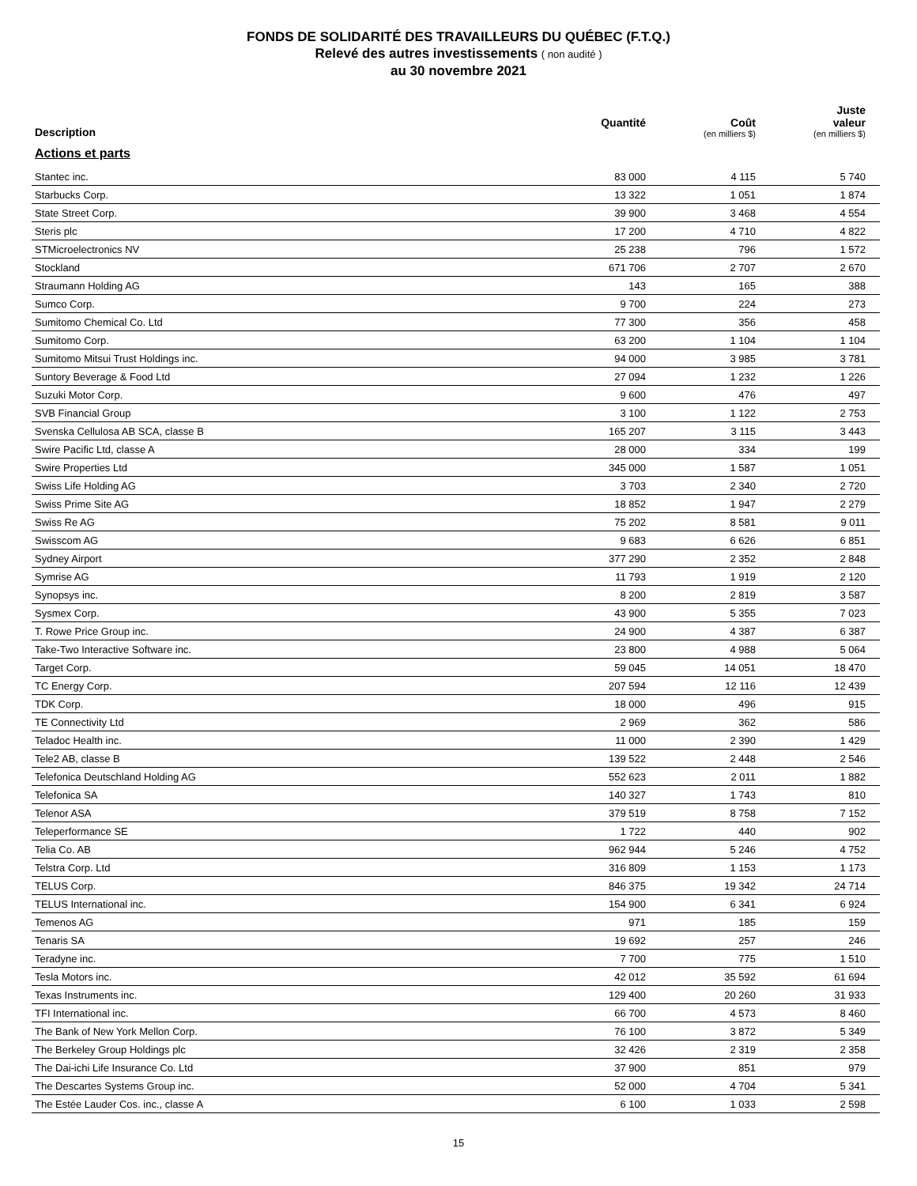FONDS DE SOLIDARITÉ DES TRAVAILLEURS DU QUÉBEC (F.T.Q.)
Relevé des autres investissements ( non audité )
au 30 novembre 2021
| Description | Quantité | Coût (en milliers $) | Juste valeur (en milliers $) |
| --- | --- | --- | --- |
| Actions et parts | | | |
| Stantec inc. | 83 000 | 4 115 | 5 740 |
| Starbucks Corp. | 13 322 | 1 051 | 1 874 |
| State Street Corp. | 39 900 | 3 468 | 4 554 |
| Steris plc | 17 200 | 4 710 | 4 822 |
| STMicroelectronics NV | 25 238 | 796 | 1 572 |
| Stockland | 671 706 | 2 707 | 2 670 |
| Straumann Holding AG | 143 | 165 | 388 |
| Sumco Corp. | 9 700 | 224 | 273 |
| Sumitomo Chemical Co. Ltd | 77 300 | 356 | 458 |
| Sumitomo Corp. | 63 200 | 1 104 | 1 104 |
| Sumitomo Mitsui Trust Holdings inc. | 94 000 | 3 985 | 3 781 |
| Suntory Beverage & Food Ltd | 27 094 | 1 232 | 1 226 |
| Suzuki Motor Corp. | 9 600 | 476 | 497 |
| SVB Financial Group | 3 100 | 1 122 | 2 753 |
| Svenska Cellulosa AB SCA, classe B | 165 207 | 3 115 | 3 443 |
| Swire Pacific Ltd, classe A | 28 000 | 334 | 199 |
| Swire Properties Ltd | 345 000 | 1 587 | 1 051 |
| Swiss Life Holding AG | 3 703 | 2 340 | 2 720 |
| Swiss Prime Site AG | 18 852 | 1 947 | 2 279 |
| Swiss Re AG | 75 202 | 8 581 | 9 011 |
| Swisscom AG | 9 683 | 6 626 | 6 851 |
| Sydney Airport | 377 290 | 2 352 | 2 848 |
| Symrise AG | 11 793 | 1 919 | 2 120 |
| Synopsys inc. | 8 200 | 2 819 | 3 587 |
| Sysmex Corp. | 43 900 | 5 355 | 7 023 |
| T. Rowe Price Group inc. | 24 900 | 4 387 | 6 387 |
| Take-Two Interactive Software inc. | 23 800 | 4 988 | 5 064 |
| Target Corp. | 59 045 | 14 051 | 18 470 |
| TC Energy Corp. | 207 594 | 12 116 | 12 439 |
| TDK Corp. | 18 000 | 496 | 915 |
| TE Connectivity Ltd | 2 969 | 362 | 586 |
| Teladoc Health inc. | 11 000 | 2 390 | 1 429 |
| Tele2 AB, classe B | 139 522 | 2 448 | 2 546 |
| Telefonica Deutschland Holding AG | 552 623 | 2 011 | 1 882 |
| Telefonica SA | 140 327 | 1 743 | 810 |
| Telenor ASA | 379 519 | 8 758 | 7 152 |
| Teleperformance SE | 1 722 | 440 | 902 |
| Telia Co. AB | 962 944 | 5 246 | 4 752 |
| Telstra Corp. Ltd | 316 809 | 1 153 | 1 173 |
| TELUS Corp. | 846 375 | 19 342 | 24 714 |
| TELUS International inc. | 154 900 | 6 341 | 6 924 |
| Temenos AG | 971 | 185 | 159 |
| Tenaris SA | 19 692 | 257 | 246 |
| Teradyne inc. | 7 700 | 775 | 1 510 |
| Tesla Motors inc. | 42 012 | 35 592 | 61 694 |
| Texas Instruments inc. | 129 400 | 20 260 | 31 933 |
| TFI International inc. | 66 700 | 4 573 | 8 460 |
| The Bank of New York Mellon Corp. | 76 100 | 3 872 | 5 349 |
| The Berkeley Group Holdings plc | 32 426 | 2 319 | 2 358 |
| The Dai-ichi Life Insurance Co. Ltd | 37 900 | 851 | 979 |
| The Descartes Systems Group inc. | 52 000 | 4 704 | 5 341 |
| The Estée Lauder Cos. inc., classe A | 6 100 | 1 033 | 2 598 |
15